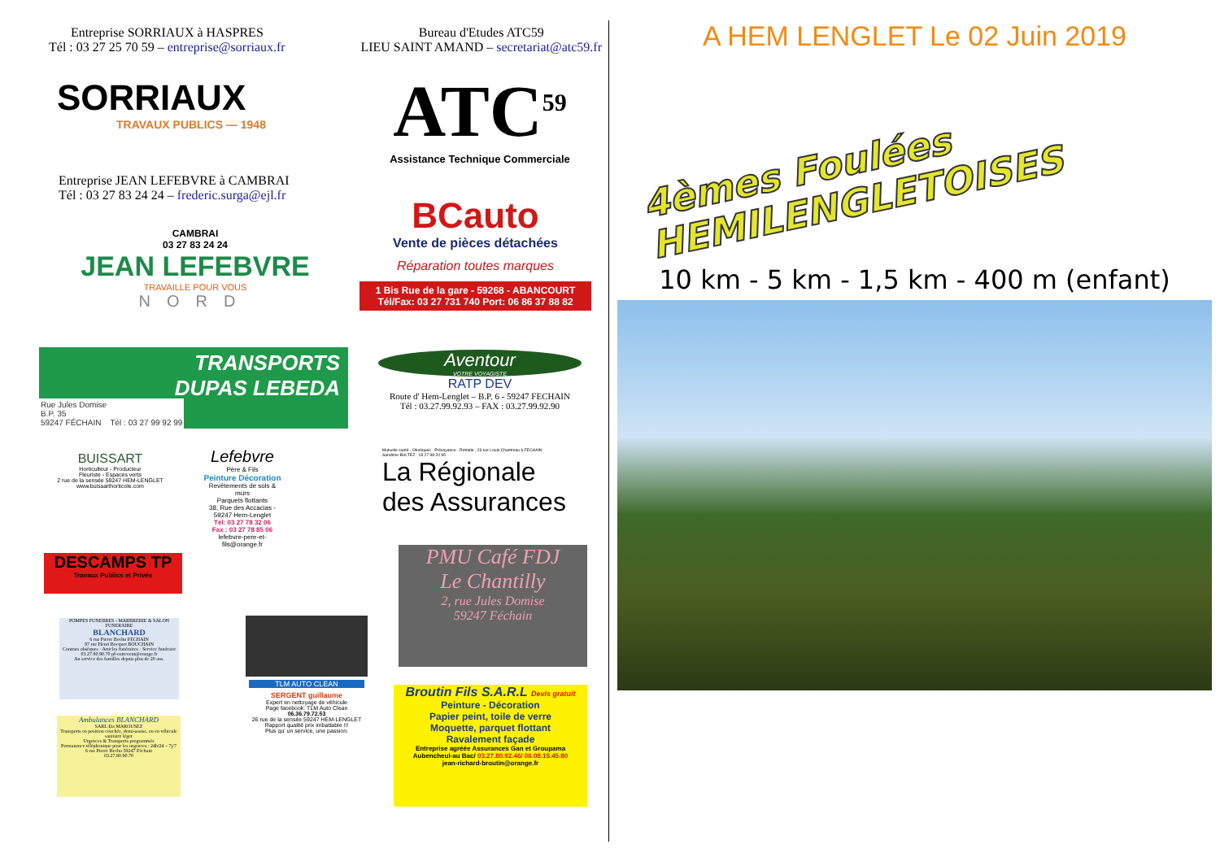Entreprise SORRIAUX à HASPRES
Tél : 03 27 25 70 59 – entreprise@sorriaux.fr
Bureau d'Etudes ATC59
LIEU SAINT AMAND – secretariat@atc59.fr
SORRIAUX
TRAVAUX PUBLICS — 1948
ATC<sup>59</sup>
Assistance Technique Commerciale
Entreprise JEAN LEFEBVRE à CAMBRAI
Tél : 03 27 83 24 24 – frederic.surga@ejl.fr
CAMBRAI
03 27 83 24 24
JEAN LEFEBVRE
TRAVAILLE POUR VOUS
NORD
BCauto
Vente de pièces détachées
Réparation toutes marques
1 Bis Rue de la gare - 59268 - ABANCOURT
Tél/Fax: 03 27 731 740 Port: 06 86 37 88 82
TRANSPORTS
DUPAS LEBEDA
Rue Jules Domise
B.P. 35
59247 FÉCHAIN Tél : 03 27 99 92 99
Aventour
VOTRE VOYAGISTE
RATP DEV
Route d' Hem-Lenglet – B.P. 6 - 59247 FECHAIN
Tél : 03.27.99.92.93 – FAX : 03.27.99.92.90
BUISSART
Horticulteur - Producteur
Fleuriste - Espaces verts
2 rue de la sensée 59247 HEM-LENGLET
www.buissarthorticole.com
Lefebvre
Père & Fils
Peinture Décoration
Revêtements de sols & murs
Parquets flottants
38, Rue des Accacias - 59247 Hem-Lenglet
Tél: 03 27 78 32 06
Fax : 03 27 78 85 06
lefebvre-pere-et-fils@orange.fr
Mutuelle santé - Obsèques - Prévoyance - Retraite ; 23 rue Louis Chantreau à FECHAIN
Sandrine BULTEZ - 03 27 98 20 95
La Régionale
des Assurances
DESCAMPS TP
Travaux Publics et Privés
PMU Café FDJ
Le Chantilly
2, rue Jules Domise
59247 Féchain
POMPES FUNEBRES - MARBRERIE & SALON FUNERAIRE
BLANCHARD
6 rue Pierre Bochu FECHAIN
97 rue Henri Bocquet BOUCHAIN
Contrats obsèques · Articles funéraires · Service funéraire
03.27.80.90.70 pf-ostrevent@orange.fr
Au service des familles depuis plus de 20 ans.
TLM AUTO CLEAN
SERGENT guillaume
Expert en nettoyage de véhicule
Page facebook: TLM Auto Clean
06.36.79.72.53
26 rue de la sensée 59247 HEM-LENGLET
Rapport qualité prix imbattable !!!
Plus qu' un service, une passion.
Ambulances BLANCHARD
SARL Ets MAROUSEZ
Transports en position couchée, demi-assise, ou en véhicule sanitaire léger
Urgences & Transports programmés
Permanence téléphonique pour les urgences : 24h/24 – 7j/7
6 rue Pierre Bochu 59247 Féchain
03.27.80.90.70
Broutin Fils S.A.R.L Devis gratuit
Peinture - Décoration
Papier peint, toile de verre
Moquette, parquet flottant
Ravalement façade
Entreprise agréée Assurances Gan et Groupama
Aubencheul-au Bac/ 03.27.80.92.46/ 06.08.15.45.80
jean-richard-broutin@orange.fr
A HEM LENGLET Le 02 Juin 2019
4èmes Foulées
HEMILENGLETOISES
10 km - 5 km - 1,5 km - 400 m (enfant)